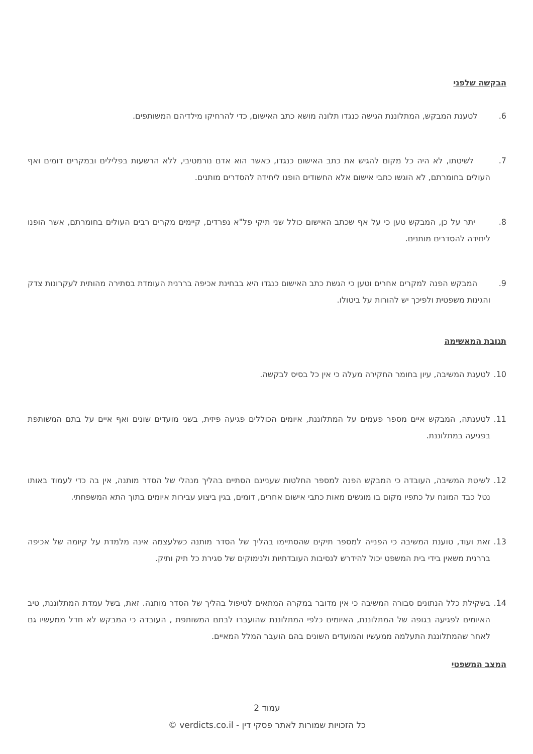הבקשה שלפני
6. לטענת המבקש, המתלוננת הגישה כנגדו תלונה מושא כתב האישום, כדי להרחיקו מילדיהם המשותפים.
7. לשיטתו, לא היה כל מקום להגיש את כתב האישום כנגדו, כאשר הוא אדם נורמטיבי, ללא הרשעות בפלילים ובמקרים דומים ואף העולים בחומרתם, לא הוגשו כתבי אישום אלא החשודים הופנו ליחידה להסדרים מותנים.
8. יתר על כן, המבקש טען כי על אף שכתב האישום כולל שני תיקי פל"א נפרדים, קיימים מקרים רבים העולים בחומרתם, אשר הופנו ליחידה להסדרים מותנים.
9. המבקש הפנה למקרים אחרים וטען כי הגשת כתב האישום כנגדו היא בבחינת אכיפה בררנית העומדת בסתירה מהותית לעקרונות צדק והגינות משפטית ולפיכך יש להורות על ביטולו.
תגובת המאשימה
10. לטענת המשיבה, עיון בחומר החקירה מעלה כי אין כל בסיס לבקשה.
11. לטענתה, המבקש איים מספר פעמים על המתלוננת, איומים הכוללים פגיעה פיזית, בשני מועדים שונים ואף איים על בתם המשותפת בפגיעה במתלוננת.
12. לשיטת המשיבה, העובדה כי המבקש הפנה למספר החלטות שעניינם הסתיים בהליך מנהלי של הסדר מותנה, אין בה כדי לעמוד באותו נטל כבד המונח על כתפיו מקום בו מוגשים מאות כתבי אישום אחרים, דומים, בגין ביצוע עבירות איומים בתוך התא המשפחתי.
13. זאת ועוד, טוענת המשיבה כי הפנייה למספר תיקים שהסתיימו בהליך של הסדר מותנה כשלעצמה אינה מלמדת על קיומה של אכיפה בררנית משאין בידי בית המשפט יכול להידרש לנסיבות העובדתיות ולנימוקים של סגירת כל תיק ותיק.
14. בשקילת כלל הנתונים סבורה המשיבה כי אין מדובר במקרה המתאים לטיפול בהליך של הסדר מותנה. זאת, בשל עמדת המתלוננת, טיב האיומים לפגיעה בגופה של המתלוננת, האיומים כלפי המתלוננת שהועברו לבתם המשותפת , העובדה כי המבקש לא חדל ממעשיו גם לאחר שהמתלוננת התעלמה ממעשיו והמועדים השונים בהם הועבר המלל המאיים.
המצב המשפטי
עמוד 2
כל הזכויות שמורות לאתר פסקי דין - verdicts.co.il ©